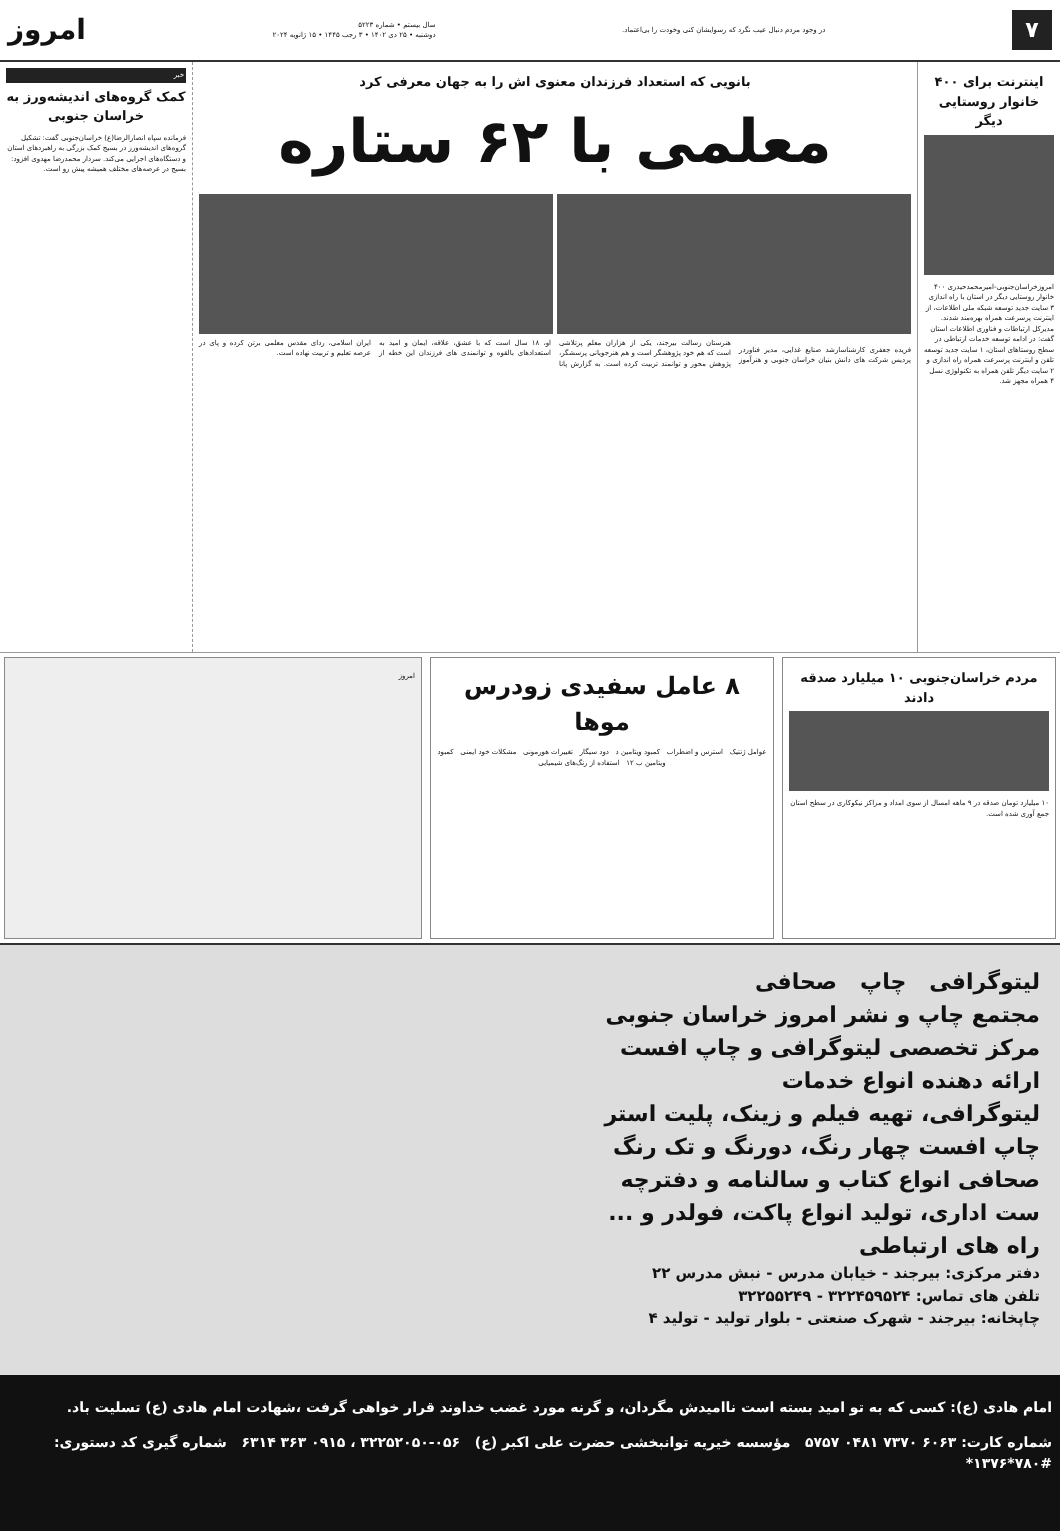۷
در وجود مردم دنبال عیب نگرد که رسوایشان کنی وخودت را بی‌اعتماد.
سال بیستم • شماره ۵۲۲۳
دوشنبه • ۲۵ دی ۱۴۰۲ • ۳ رجب ۱۴۴۵ • ۱۵ ژانویه ۲۰۲۴
امروز
اینترنت برای ۴۰۰ خانوار روستایی دیگر
امروزخراسان‌جنوبی-امیرمحمدحیدری ۴۰۰ خانوار روستایی دیگر در استان با راه اندازی ۳ سایت جدید توسعه شبکه ملی اطلاعات، از اینترنت پرسرعت همراه بهره‌مند شدند. مدیرکل ارتباطات و فناوری اطلاعات استان گفت: در ادامه توسعه خدمات ارتباطی در سطح روستاهای استان، ۱ سایت جدید توسعه تلفن و اینترنت پرسرعت همراه راه اندازی و ۲ سایت دیگر تلفن همراه به تکنولوژی نسل ۴ همراه مجهز شد.
بانویی که استعداد فرزندان معنوی اش را به جهان معرفی کرد
معلمی با ۶۲ ستاره
فریده جعفری کارشناسارشد صنایع غذایی، مدیر فناوردر پردیس شرکت های دانش بنیان خراسان جنوبی و هنرآموز هنرستان رسالت بیرجند، یکی از هزاران معلم پرتلاشی است که هم خود پژوهشگر است و هم هنرجویانی پرسشگر، پژوهش محور و توانمند تربیت کرده است. به گزارش پانا او، ۱۸ سال است که با عشق، علاقه، ایمان و امید به استعدادهای بالقوه و توانمندی های فرزندان این خطه از ایران اسلامی، ردای مقدس معلمی برتن کرده و پای در عرصه تعلیم و تربیت نهاده است.
خبر
کمک گروه‌های اندیشه‌ورز به خراسان جنوبی
فرمانده سپاه انصارالرضا(ع) خراسان‌جنوبی گفت: تشکیل گروه‌های اندیشه‌ورز در بسیج کمک بزرگی به راهبردهای استان و دستگاه‌های اجرایی می‌کند. سردار محمدرضا مهدوی افزود: بسیج در عرصه‌های مختلف همیشه پیش رو است.
مردم خراسان‌جنوبی ۱۰ میلیارد صدقه دادند
۱۰ میلیارد تومان صدقه در ۹ ماهه امسال از سوی امداد و مراکز نیکوکاری در سطح استان جمع آوری شده است.
۸ عامل سفیدی زودرس موها
عوامل ژنتیک استرس و اضطراب کمبود ویتامین د دود سیگار تغییرات هورمونی مشکلات خود ایمنی کمبود ویتامین ب ۱۲ استفاده از رنگ‌های شیمیایی
امروز
لیتوگرافی چاپ صحافی
مجتمع چاپ و نشر امروز خراسان جنوبی
مرکز تخصصی لیتوگرافی و چاپ افست
ارائه دهنده انواع خدمات
لیتوگرافی، تهیه فیلم و زینک، پلیت استر
چاپ افست چهار رنگ، دورنگ و تک رنگ
صحافی انواع کتاب و سالنامه و دفترچه
ست اداری، تولید انواع پاکت، فولدر و ...
راه های ارتباطی
دفتر مرکزی: بیرجند - خیابان مدرس - نبش مدرس ۲۲
تلفن های تماس: ۳۲۲۴۵۹۵۲۴ - ۳۲۲۵۵۲۴۹
چاپخانه: بیرجند - شهرک صنعتی - بلوار تولید - تولید ۴
امام هادی (ع): کسی که به تو امید بسته است ناامیدش مگردان، و گرنه مورد غضب خداوند قرار خواهی گرفت ،شهادت امام هادی (ع) تسلیت باد.
شماره کارت: ۶۰۶۳ ۷۳۷۰ ۰۴۸۱ ۵۷۵۷ مؤسسه خیریه توانبخشی حضرت علی اکبر (ع) ۰۵۶-۳۲۲۵۲۰۵۰ ، ۰۹۱۵ ۳۶۳ ۶۳۱۴ شماره گیری کد دستوری: #۷۸۰*۱۳۷۶*